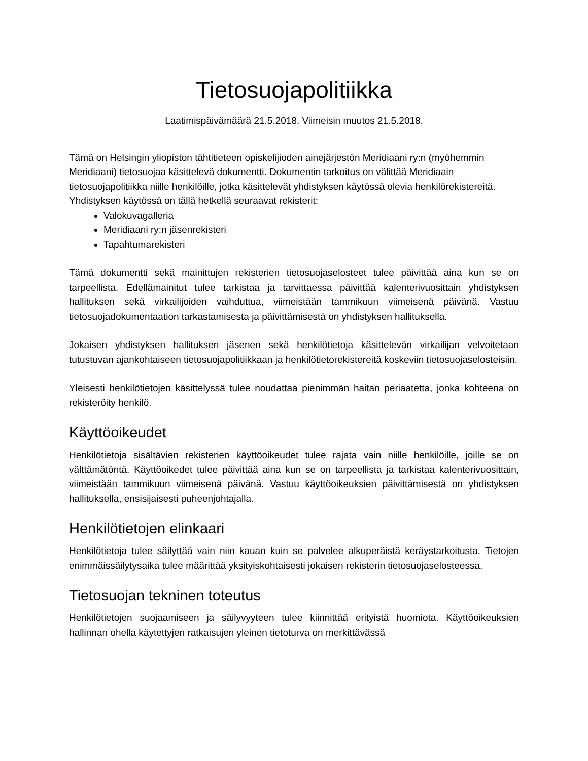Tietosuojapolitiikka
Laatimispäivämäärä 21.5.2018. Viimeisin muutos 21.5.2018.
Tämä on Helsingin yliopiston tähtitieteen opiskelijioden ainejärjestön Meridiaani ry:n (myöhemmin Meridiaani) tietosuojaa käsittelevä dokumentti. Dokumentin tarkoitus on välittää Meridiaain tietosuojapolitiikka niille henkilöille, jotka käsittelevät yhdistyksen käytössä olevia henkilörekistereitä.
Yhdistyksen käytössä on tällä hetkellä seuraavat rekisterit:
Valokuvagalleria
Meridiaani ry:n jäsenrekisteri
Tapahtumarekisteri
Tämä dokumentti sekä mainittujen rekisterien tietosuojaselosteet tulee päivittää aina kun se on tarpeellista. Edellämainitut tulee tarkistaa ja tarvittaessa päivittää kalenterivuosittain yhdistyksen hallituksen sekä virkailijoiden vaihduttua, viimeistään tammikuun viimeisenä päivänä. Vastuu tietosuojadokumentaation tarkastamisesta ja päivittämisestä on yhdistyksen hallituksella.
Jokaisen yhdistyksen hallituksen jäsenen sekä henkilötietoja käsittelevän virkailijan velvoitetaan tutustuvan ajankohtaiseen tietosuojapolitiikkaan ja henkilötietorekistereitä koskeviin tietosuojaselosteisiin.
Yleisesti henkilötietojen käsittelyssä tulee noudattaa pienimmän haitan periaatetta, jonka kohteena on rekisteröity henkilö.
Käyttöoikeudet
Henkilötietoja sisältävien rekisterien käyttöoikeudet tulee rajata vain niille henkilöille, joille se on välttämätöntä. Käyttöoikedet tulee päivittää aina kun se on tarpeellista ja tarkistaa kalenterivuosittain, viimeistään tammikuun viimeisenä päivänä. Vastuu käyttöoikeuksien päivittämisestä on yhdistyksen hallituksella, ensisijaisesti puheenjohtajalla.
Henkilötietojen elinkaari
Henkilötietoja tulee säilyttää vain niin kauan kuin se palvelee alkuperäistä keräystarkoitusta. Tietojen enimmäissäilytysaika tulee määrittää yksityiskohtaisesti jokaisen rekisterin tietosuojaselosteessa.
Tietosuojan tekninen toteutus
Henkilötietojen suojaamiseen ja säilyvyyteen tulee kiinnittää erityistä huomiota. Käyttöoikeuksien hallinnan ohella käytettyjen ratkaisujen yleinen tietoturva on merkittävässä